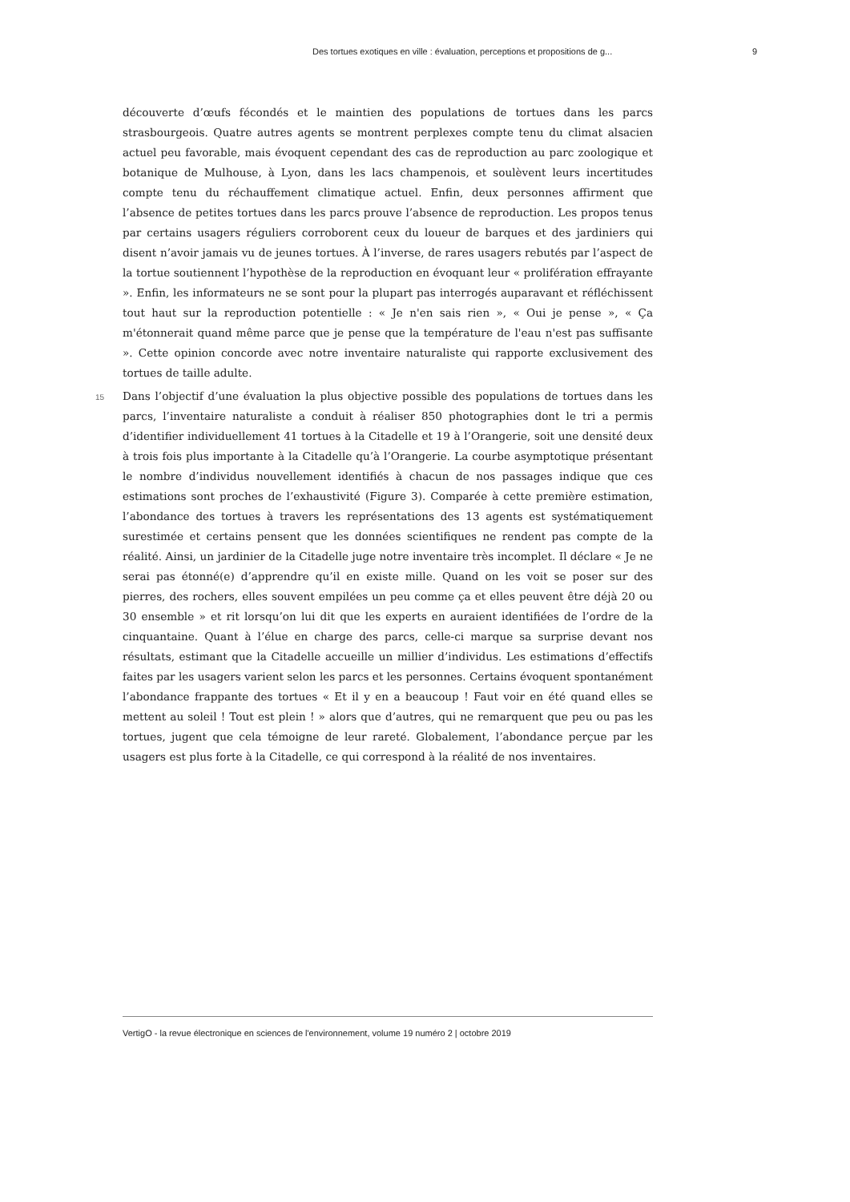Des tortues exotiques en ville : évaluation, perceptions et propositions de g... 9
découverte d’œufs fécondés et le maintien des populations de tortues dans les parcs strasbourgeois. Quatre autres agents se montrent perplexes compte tenu du climat alsacien actuel peu favorable, mais évoquent cependant des cas de reproduction au parc zoologique et botanique de Mulhouse, à Lyon, dans les lacs champenois, et soulèvent leurs incertitudes compte tenu du réchauffement climatique actuel. Enfin, deux personnes affirment que l’absence de petites tortues dans les parcs prouve l’absence de reproduction. Les propos tenus par certains usagers réguliers corroborent ceux du loueur de barques et des jardiniers qui disent n’avoir jamais vu de jeunes tortues. À l’inverse, de rares usagers rebutés par l’aspect de la tortue soutiennent l’hypothèse de la reproduction en évoquant leur « prolifération effrayante ». Enfin, les informateurs ne se sont pour la plupart pas interrogés auparavant et réfléchissent tout haut sur la reproduction potentielle : « Je n'en sais rien », « Oui je pense », « Ça m'étonnerait quand même parce que je pense que la température de l'eau n'est pas suffisante ». Cette opinion concorde avec notre inventaire naturaliste qui rapporte exclusivement des tortues de taille adulte.
15 Dans l’objectif d’une évaluation la plus objective possible des populations de tortues dans les parcs, l’inventaire naturaliste a conduit à réaliser 850 photographies dont le tri a permis d’identifier individuellement 41 tortues à la Citadelle et 19 à l’Orangerie, soit une densité deux à trois fois plus importante à la Citadelle qu’à l’Orangerie. La courbe asymptotique présentant le nombre d’individus nouvellement identifiés à chacun de nos passages indique que ces estimations sont proches de l’exhaustivité (Figure 3). Comparée à cette première estimation, l’abondance des tortues à travers les représentations des 13 agents est systématiquement surestimée et certains pensent que les données scientifiques ne rendent pas compte de la réalité. Ainsi, un jardinier de la Citadelle juge notre inventaire très incomplet. Il déclare « Je ne serai pas étonné(e) d’apprendre qu’il en existe mille. Quand on les voit se poser sur des pierres, des rochers, elles souvent empilées un peu comme ça et elles peuvent être déjà 20 ou 30 ensemble » et rit lorsqu’on lui dit que les experts en auraient identifiées de l’ordre de la cinquantaine. Quant à l’élue en charge des parcs, celle-ci marque sa surprise devant nos résultats, estimant que la Citadelle accueille un millier d’individus. Les estimations d’effectifs faites par les usagers varient selon les parcs et les personnes. Certains évoquent spontanément l’abondance frappante des tortues « Et il y en a beaucoup ! Faut voir en été quand elles se mettent au soleil ! Tout est plein ! » alors que d’autres, qui ne remarquent que peu ou pas les tortues, jugent que cela témoigne de leur rareté. Globalement, l’abondance perçue par les usagers est plus forte à la Citadelle, ce qui correspond à la réalité de nos inventaires.
VertigO - la revue électronique en sciences de l'environnement, volume 19 numéro 2 | octobre 2019